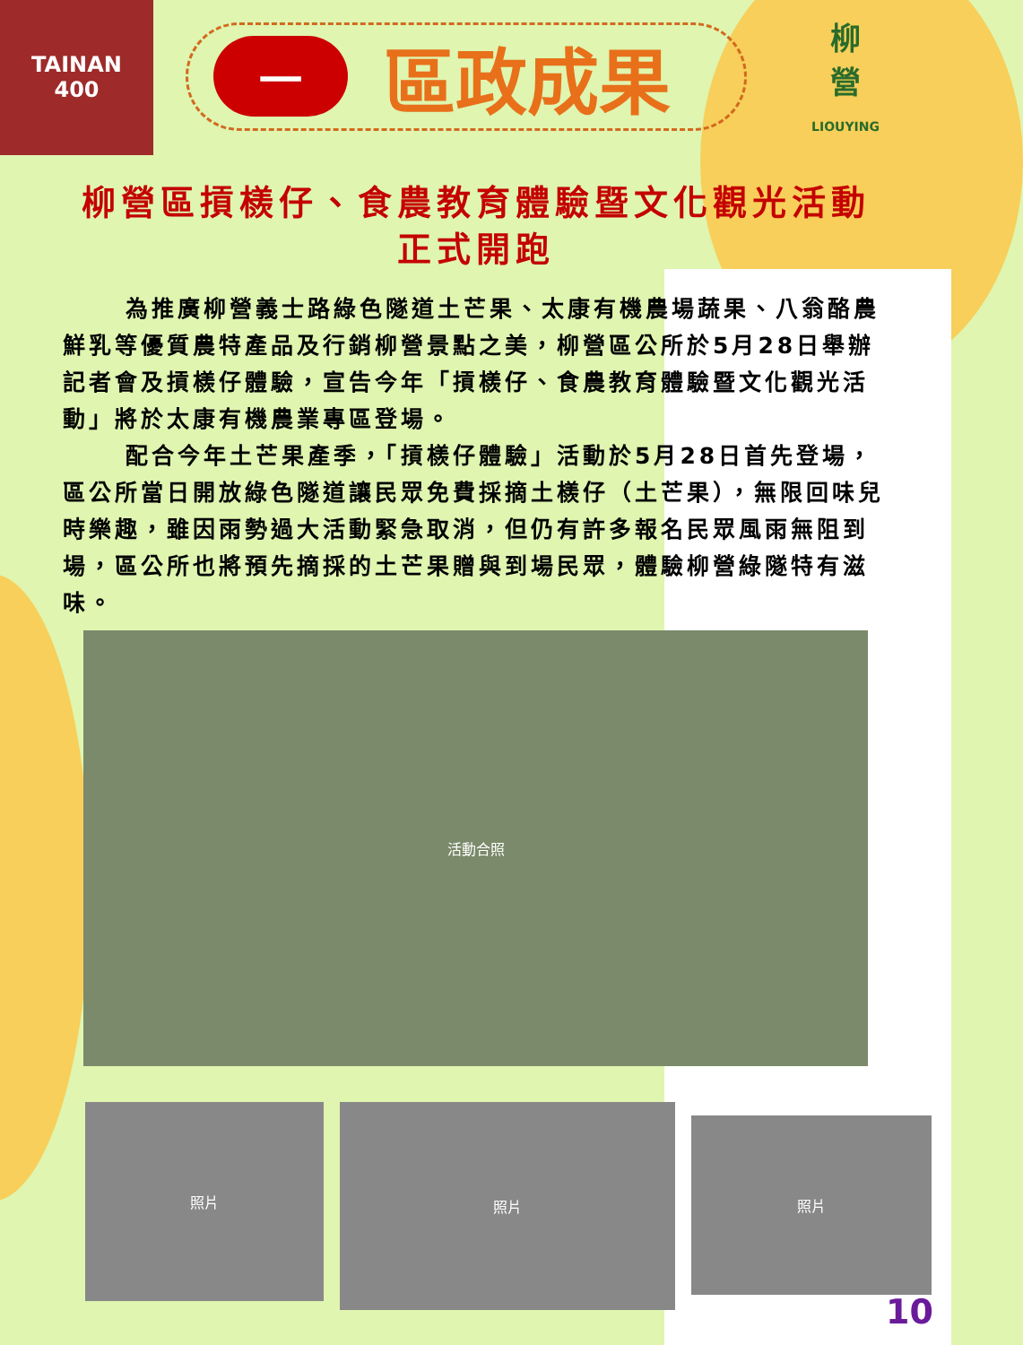TAINAN
400
一
區政成果
柳
營
LIOUYING
柳營區摃檨仔、食農教育體驗暨文化觀光活動
正式開跑
為推廣柳營義士路綠色隧道土芒果、太康有機農場蔬果、八翁酪農鮮乳等優質農特產品及行銷柳營景點之美，柳營區公所於5月28日舉辦記者會及摃檨仔體驗，宣告今年「摃檨仔、食農教育體驗暨文化觀光活動」將於太康有機農業專區登場。
配合今年土芒果產季，「摃檨仔體驗」活動於5月28日首先登場，區公所當日開放綠色隧道讓民眾免費採摘土檨仔（土芒果），無限回味兒時樂趣，雖因雨勢過大活動緊急取消，但仍有許多報名民眾風雨無阻到場，區公所也將預先摘採的土芒果贈與到場民眾，體驗柳營綠隧特有滋味。
活動合照
照片
照片
照片
10